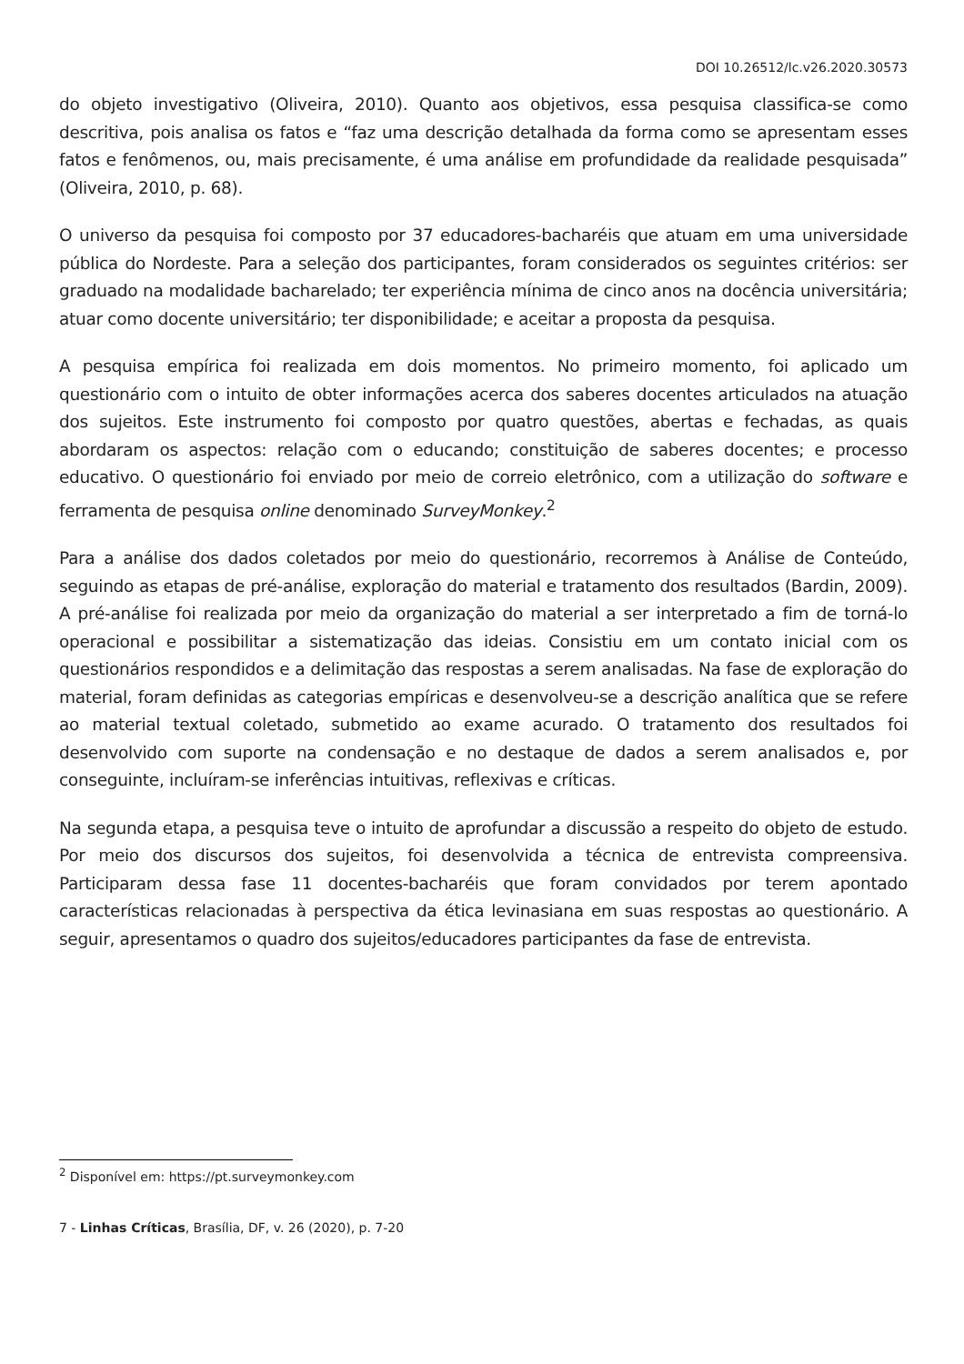DOI 10.26512/lc.v26.2020.30573
do objeto investigativo (Oliveira, 2010). Quanto aos objetivos, essa pesquisa classifica-se como descritiva, pois analisa os fatos e “faz uma descrição detalhada da forma como se apresentam esses fatos e fenômenos, ou, mais precisamente, é uma análise em profundidade da realidade pesquisada” (Oliveira, 2010, p. 68).
O universo da pesquisa foi composto por 37 educadores-bacharéis que atuam em uma universidade pública do Nordeste. Para a seleção dos participantes, foram considerados os seguintes critérios: ser graduado na modalidade bacharelado; ter experiência mínima de cinco anos na docência universitária; atuar como docente universitário; ter disponibilidade; e aceitar a proposta da pesquisa.
A pesquisa empírica foi realizada em dois momentos. No primeiro momento, foi aplicado um questionário com o intuito de obter informações acerca dos saberes docentes articulados na atuação dos sujeitos. Este instrumento foi composto por quatro questões, abertas e fechadas, as quais abordaram os aspectos: relação com o educando; constituição de saberes docentes; e processo educativo. O questionário foi enviado por meio de correio eletrônico, com a utilização do software e ferramenta de pesquisa online denominado SurveyMonkey.<sup>2</sup>
Para a análise dos dados coletados por meio do questionário, recorremos à Análise de Conteúdo, seguindo as etapas de pré-análise, exploração do material e tratamento dos resultados (Bardin, 2009). A pré-análise foi realizada por meio da organização do material a ser interpretado a fim de torná-lo operacional e possibilitar a sistematização das ideias. Consistiu em um contato inicial com os questionários respondidos e a delimitação das respostas a serem analisadas. Na fase de exploração do material, foram definidas as categorias empíricas e desenvolveu-se a descrição analítica que se refere ao material textual coletado, submetido ao exame acurado. O tratamento dos resultados foi desenvolvido com suporte na condensação e no destaque de dados a serem analisados e, por conseguinte, incluíram-se inferências intuitivas, reflexivas e críticas.
Na segunda etapa, a pesquisa teve o intuito de aprofundar a discussão a respeito do objeto de estudo. Por meio dos discursos dos sujeitos, foi desenvolvida a técnica de entrevista compreensiva. Participaram dessa fase 11 docentes-bacharéis que foram convidados por terem apontado características relacionadas à perspectiva da ética levinasiana em suas respostas ao questionário. A seguir, apresentamos o quadro dos sujeitos/educadores participantes da fase de entrevista.
<sup>2</sup> Disponível em: https://pt.surveymonkey.com
7 - Linhas Críticas, Brasília, DF, v. 26 (2020), p. 7-20